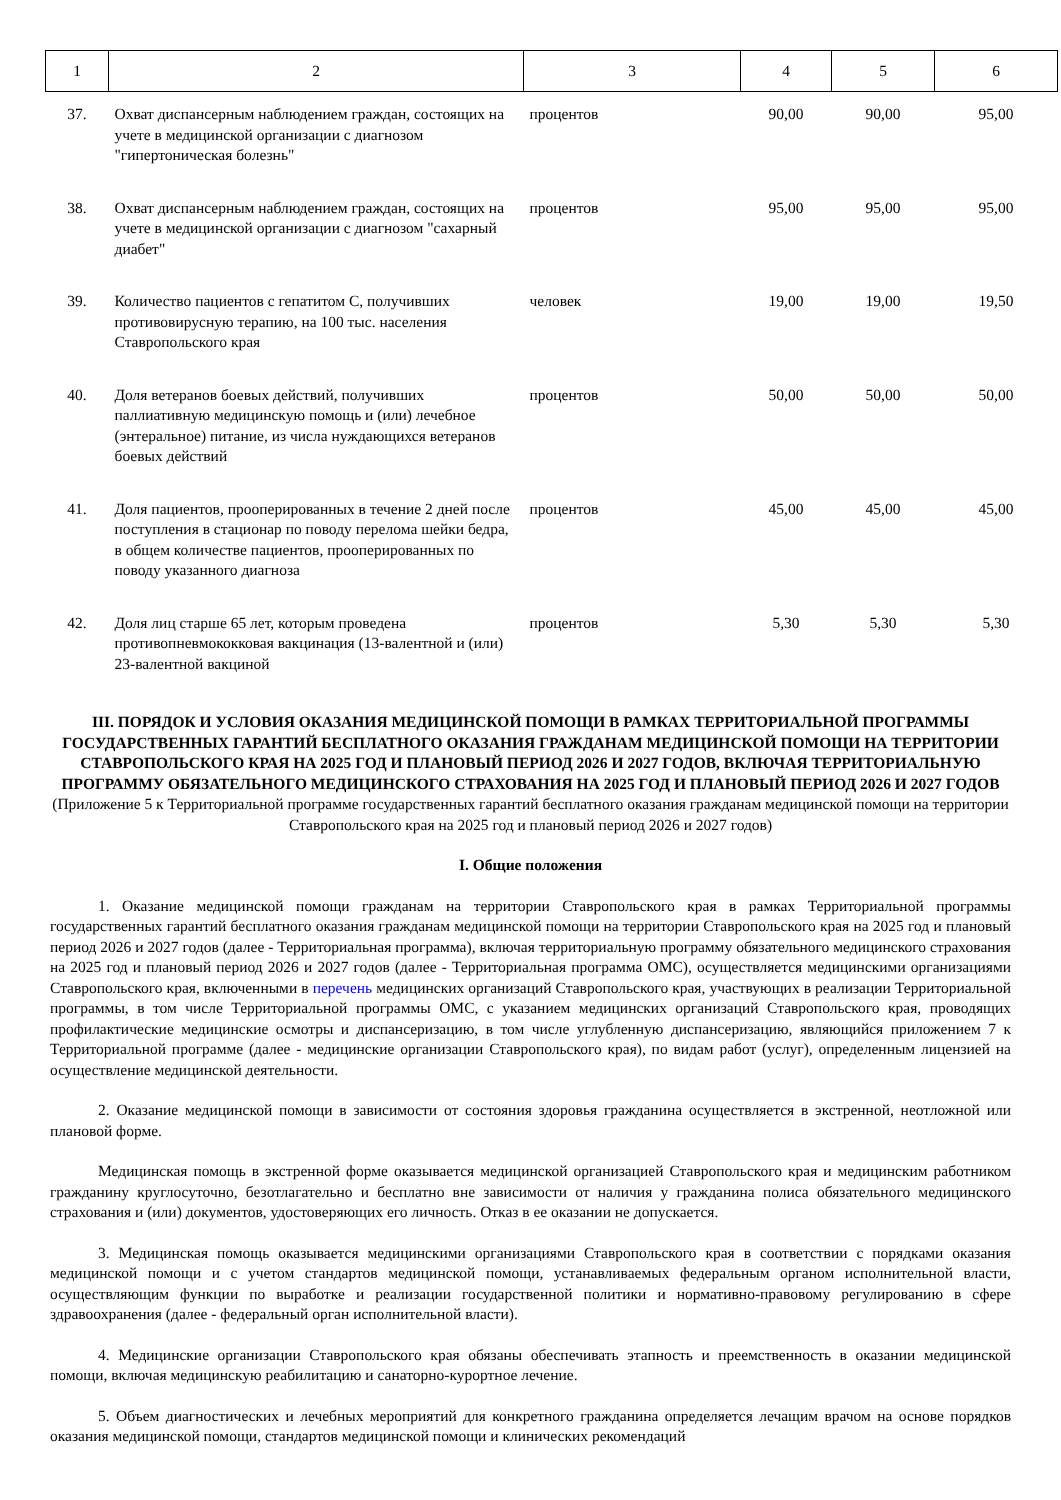| 1 | 2 | 3 | 4 | 5 | 6 |
| --- | --- | --- | --- | --- | --- |
| 37. | Охват диспансерным наблюдением граждан, состоящих на учете в медицинской организации с диагнозом "гипертоническая болезнь" | процентов | 90,00 | 90,00 | 95,00 |
| 38. | Охват диспансерным наблюдением граждан, состоящих на учете в медицинской организации с диагнозом "сахарный диабет" | процентов | 95,00 | 95,00 | 95,00 |
| 39. | Количество пациентов с гепатитом C, получивших противовирусную терапию, на 100 тыс. населения Ставропольского края | человек | 19,00 | 19,00 | 19,50 |
| 40. | Доля ветеранов боевых действий, получивших паллиативную медицинскую помощь и (или) лечебное (энтеральное) питание, из числа нуждающихся ветеранов боевых действий | процентов | 50,00 | 50,00 | 50,00 |
| 41. | Доля пациентов, прооперированных в течение 2 дней после поступления в стационар по поводу перелома шейки бедра, в общем количестве пациентов, прооперированных по поводу указанного диагноза | процентов | 45,00 | 45,00 | 45,00 |
| 42. | Доля лиц старше 65 лет, которым проведена противопневмококковая вакцинация (13-валентной и (или) 23-валентной вакциной | процентов | 5,30 | 5,30 | 5,30 |
III. ПОРЯДОК И УСЛОВИЯ ОКАЗАНИЯ МЕДИЦИНСКОЙ ПОМОЩИ В РАМКАХ ТЕРРИТОРИАЛЬНОЙ ПРОГРАММЫ ГОСУДАРСТВЕННЫХ ГАРАНТИЙ БЕСПЛАТНОГО ОКАЗАНИЯ ГРАЖДАНАМ МЕДИЦИНСКОЙ ПОМОЩИ НА ТЕРРИТОРИИ СТАВРОПОЛЬСКОГО КРАЯ НА 2025 ГОД И ПЛАНОВЫЙ ПЕРИОД 2026 И 2027 ГОДОВ, ВКЛЮЧАЯ ТЕРРИТОРИАЛЬНУЮ ПРОГРАММУ ОБЯЗАТЕЛЬНОГО МЕДИЦИНСКОГО СТРАХОВАНИЯ НА 2025 ГОД И ПЛАНОВЫЙ ПЕРИОД 2026 И 2027 ГОДОВ
(Приложение 5 к Территориальной программе государственных гарантий бесплатного оказания гражданам медицинской помощи на территории Ставропольского края на 2025 год и плановый период 2026 и 2027 годов)
I. Общие положения
1. Оказание медицинской помощи гражданам на территории Ставропольского края в рамках Территориальной программы государственных гарантий бесплатного оказания гражданам медицинской помощи на территории Ставропольского края на 2025 год и плановый период 2026 и 2027 годов (далее - Территориальная программа), включая территориальную программу обязательного медицинского страхования на 2025 год и плановый период 2026 и 2027 годов (далее - Территориальная программа ОМС), осуществляется медицинскими организациями Ставропольского края, включенными в перечень медицинских организаций Ставропольского края, участвующих в реализации Территориальной программы, в том числе Территориальной программы ОМС, с указанием медицинских организаций Ставропольского края, проводящих профилактические медицинские осмотры и диспансеризацию, в том числе углубленную диспансеризацию, являющийся приложением 7 к Территориальной программе (далее - медицинские организации Ставропольского края), по видам работ (услуг), определенным лицензией на осуществление медицинской деятельности.
2. Оказание медицинской помощи в зависимости от состояния здоровья гражданина осуществляется в экстренной, неотложной или плановой форме.
Медицинская помощь в экстренной форме оказывается медицинской организацией Ставропольского края и медицинским работником гражданину круглосуточно, безотлагательно и бесплатно вне зависимости от наличия у гражданина полиса обязательного медицинского страхования и (или) документов, удостоверяющих его личность. Отказ в ее оказании не допускается.
3. Медицинская помощь оказывается медицинскими организациями Ставропольского края в соответствии с порядками оказания медицинской помощи и с учетом стандартов медицинской помощи, устанавливаемых федеральным органом исполнительной власти, осуществляющим функции по выработке и реализации государственной политики и нормативно-правовому регулированию в сфере здравоохранения (далее - федеральный орган исполнительной власти).
4. Медицинские организации Ставропольского края обязаны обеспечивать этапность и преемственность в оказании медицинской помощи, включая медицинскую реабилитацию и санаторно-курортное лечение.
5. Объем диагностических и лечебных мероприятий для конкретного гражданина определяется лечащим врачом на основе порядков оказания медицинской помощи, стандартов медицинской помощи и клинических рекомендаций